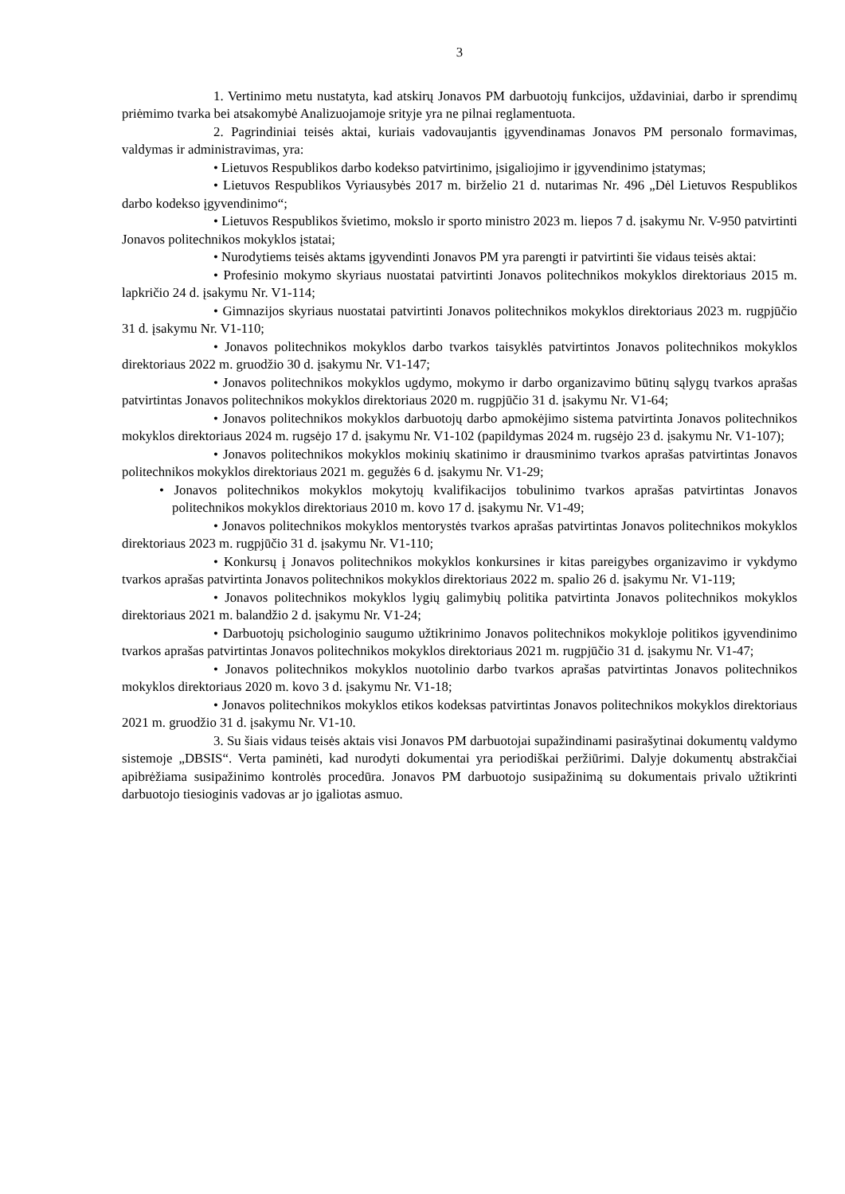3
1. Vertinimo metu nustatyta, kad atskirų Jonavos PM darbuotojų funkcijos, uždaviniai, darbo ir sprendimų priėmimo tvarka bei atsakomybė Analizuojamoje srityje yra ne pilnai reglamentuota.
2. Pagrindiniai teisės aktai, kuriais vadovaujantis įgyvendinamas Jonavos PM personalo formavimas, valdymas ir administravimas, yra:
• Lietuvos Respublikos darbo kodekso patvirtinimo, įsigaliojimo ir įgyvendinimo įstatymas;
• Lietuvos Respublikos Vyriausybės 2017 m. birželio 21 d. nutarimas Nr. 496 „Dėl Lietuvos Respublikos darbo kodekso įgyvendinimo“;
• Lietuvos Respublikos švietimo, mokslo ir sporto ministro 2023 m. liepos 7 d. įsakymu Nr. V-950 patvirtinti Jonavos politechnikos mokyklos įstatai;
• Nurodytiems teisės aktams įgyvendinti Jonavos PM yra parengti ir patvirtinti šie vidaus teisės aktai:
• Profesinio mokymo skyriaus nuostatai patvirtinti Jonavos politechnikos mokyklos direktoriaus 2015 m. lapkričio 24 d. įsakymu Nr. V1-114;
• Gimnazijos skyriaus nuostatai patvirtinti Jonavos politechnikos mokyklos direktoriaus 2023 m. rugpjūčio 31 d. įsakymu Nr. V1-110;
• Jonavos politechnikos mokyklos darbo tvarkos taisyklės patvirtintos Jonavos politechnikos mokyklos direktoriaus 2022 m. gruodžio 30 d. įsakymu Nr. V1-147;
• Jonavos politechnikos mokyklos ugdymo, mokymo ir darbo organizavimo būtinų sąlygų tvarkos aprašas patvirtintas Jonavos politechnikos mokyklos direktoriaus 2020 m. rugpjūčio 31 d. įsakymu Nr. V1-64;
• Jonavos politechnikos mokyklos darbuotojų darbo apmokėjimo sistema patvirtinta Jonavos politechnikos mokyklos direktoriaus 2024 m. rugsėjo 17 d. įsakymu Nr. V1-102 (papildymas 2024 m. rugsėjo 23 d. įsakymu Nr. V1-107);
• Jonavos politechnikos mokyklos mokinių skatinimo ir drausminimo tvarkos aprašas patvirtintas Jonavos politechnikos mokyklos direktoriaus 2021 m. gegužės 6 d. įsakymu Nr. V1-29;
• Jonavos politechnikos mokyklos mokytojų kvalifikacijos tobulinimo tvarkos aprašas patvirtintas Jonavos politechnikos mokyklos direktoriaus 2010 m. kovo 17 d. įsakymu Nr. V1-49;
• Jonavos politechnikos mokyklos mentorystės tvarkos aprašas patvirtintas Jonavos politechnikos mokyklos direktoriaus 2023 m. rugpjūčio 31 d. įsakymu Nr. V1-110;
• Konkursų į Jonavos politechnikos mokyklos konkursines ir kitas pareigybes organizavimo ir vykdymo tvarkos aprašas patvirtinta Jonavos politechnikos mokyklos direktoriaus 2022 m. spalio 26 d. įsakymu Nr. V1-119;
• Jonavos politechnikos mokyklos lygių galimybių politika patvirtinta Jonavos politechnikos mokyklos direktoriaus 2021 m. balandžio 2 d. įsakymu Nr. V1-24;
• Darbuotojų psichologinio saugumo užtikrinimo Jonavos politechnikos mokykloje politikos įgyvendinimo tvarkos aprašas patvirtintas Jonavos politechnikos mokyklos direktoriaus 2021 m. rugpjūčio 31 d. įsakymu Nr. V1-47;
• Jonavos politechnikos mokyklos nuotolinio darbo tvarkos aprašas patvirtintas Jonavos politechnikos mokyklos direktoriaus 2020 m. kovo 3 d. įsakymu Nr. V1-18;
• Jonavos politechnikos mokyklos etikos kodeksas patvirtintas Jonavos politechnikos mokyklos direktoriaus 2021 m. gruodžio 31 d. įsakymu Nr. V1-10.
3. Su šiais vidaus teisės aktais visi Jonavos PM darbuotojai supažindinami pasirašytinai dokumentų valdymo sistemoje „DBSIS“. Verta paminėti, kad nurodyti dokumentai yra periodiškai peržiūrimi. Dalyje dokumentų abstrakčiai apibrėžiama susipažinimo kontrolės procedūra. Jonavos PM darbuotojo susipažinimą su dokumentais privalo užtikrinti darbuotojo tiesioginis vadovas ar jo įgaliotas asmuo.